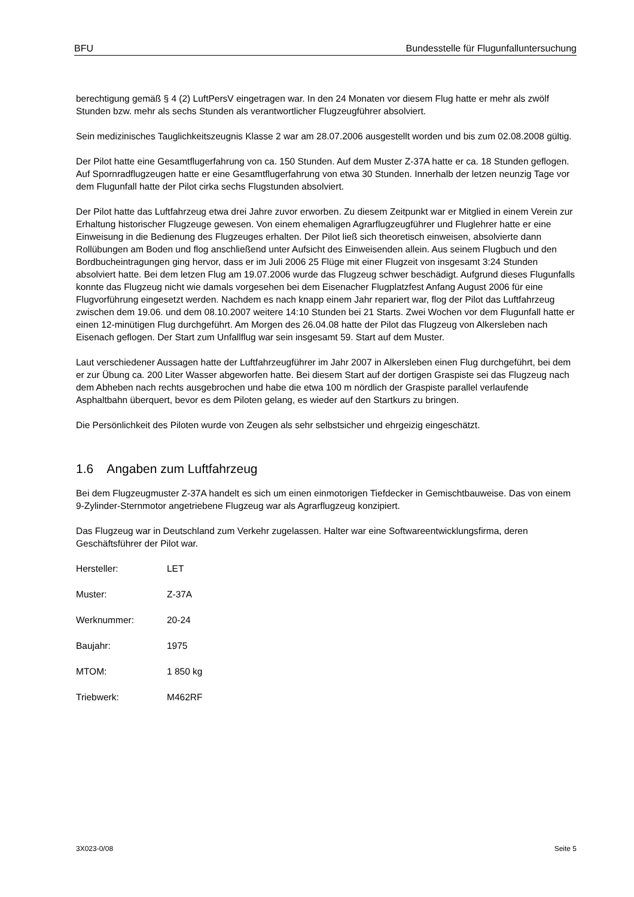BFU Bundesstelle für Flugunfalluntersuchung
berechtigung gemäß § 4 (2) LuftPersV eingetragen war. In den 24 Monaten vor diesem Flug hatte er mehr als zwölf Stunden bzw. mehr als sechs Stunden als verantwortlicher Flugzeugführer absolviert.
Sein medizinisches Tauglichkeitszeugnis Klasse 2 war am 28.07.2006 ausgestellt worden und bis zum 02.08.2008 gültig.
Der Pilot hatte eine Gesamtflugerfahrung von ca. 150 Stunden. Auf dem Muster Z-37A hatte er ca. 18 Stunden geflogen. Auf Spornradflugzeugen hatte er eine Gesamtflugerfahrung von etwa 30 Stunden. Innerhalb der letzen neunzig Tage vor dem Flugunfall hatte der Pilot cirka sechs Flugstunden absolviert.
Der Pilot hatte das Luftfahrzeug etwa drei Jahre zuvor erworben. Zu diesem Zeitpunkt war er Mitglied in einem Verein zur Erhaltung historischer Flugzeuge gewesen. Von einem ehemaligen Agrarflugzeugführer und Fluglehrer hatte er eine Einweisung in die Bedienung des Flugzeuges erhalten. Der Pilot ließ sich theoretisch einweisen, absolvierte dann Rollübungen am Boden und flog anschließend unter Aufsicht des Einweisenden allein. Aus seinem Flugbuch und den Bordbucheintragungen ging hervor, dass er im Juli 2006 25 Flüge mit einer Flugzeit von insgesamt 3:24 Stunden absolviert hatte. Bei dem letzen Flug am 19.07.2006 wurde das Flugzeug schwer beschädigt. Aufgrund dieses Flugunfalls konnte das Flugzeug nicht wie damals vorgesehen bei dem Eisenacher Flugplatzfest Anfang August 2006 für eine Flugvorführung eingesetzt werden. Nachdem es nach knapp einem Jahr repariert war, flog der Pilot das Luftfahrzeug zwischen dem 19.06. und dem 08.10.2007 weitere 14:10 Stunden bei 21 Starts. Zwei Wochen vor dem Flugunfall hatte er einen 12-minütigen Flug durchgeführt. Am Morgen des 26.04.08 hatte der Pilot das Flugzeug von Alkersleben nach Eisenach geflogen. Der Start zum Unfallflug war sein insgesamt 59. Start auf dem Muster.
Laut verschiedener Aussagen hatte der Luftfahrzeugführer im Jahr 2007 in Alkersleben einen Flug durchgeführt, bei dem er zur Übung ca. 200 Liter Wasser abgeworfen hatte. Bei diesem Start auf der dortigen Graspiste sei das Flugzeug nach dem Abheben nach rechts ausgebrochen und habe die etwa 100 m nördlich der Graspiste parallel verlaufende Asphaltbahn überquert, bevor es dem Piloten gelang, es wieder auf den Startkurs zu bringen.
Die Persönlichkeit des Piloten wurde von Zeugen als sehr selbstsicher und ehrgeizig eingeschätzt.
1.6 Angaben zum Luftfahrzeug
Bei dem Flugzeugmuster Z-37A handelt es sich um einen einmotorigen Tiefdecker in Gemischtbauweise. Das von einem 9-Zylinder-Sternmotor angetriebene Flugzeug war als Agrarflugzeug konzipiert.
Das Flugzeug war in Deutschland zum Verkehr zugelassen. Halter war eine Softwareentwicklungsfirma, deren Geschäftsführer der Pilot war.
Hersteller: LET
Muster: Z-37A
Werknummer: 20-24
Baujahr: 1975
MTOM: 1 850 kg
Triebwerk: M462RF
3X023-0/08 Seite 5